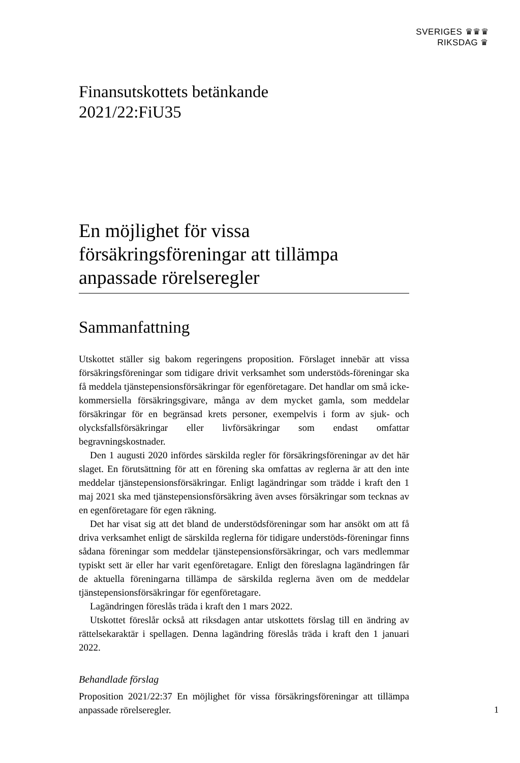SVERIGES ♛♛♛
RIKSDAG ♛
Finansutskottets betänkande
2021/22:FiU35
En möjlighet för vissa försäkringsföreningar att tillämpa anpassade rörelseregler
Sammanfattning
Utskottet ställer sig bakom regeringens proposition. Förslaget innebär att vissa försäkringsföreningar som tidigare drivit verksamhet som understöds-föreningar ska få meddela tjänstepensionsförsäkringar för egenföretagare. Det handlar om små icke-kommersiella försäkringsgivare, många av dem mycket gamla, som meddelar försäkringar för en begränsad krets personer, exempelvis i form av sjuk- och olycksfallsförsäkringar eller livförsäkringar som endast omfattar begravningskostnader.
Den 1 augusti 2020 infördes särskilda regler för försäkringsföreningar av det här slaget. En förutsättning för att en förening ska omfattas av reglerna är att den inte meddelar tjänstepensionsförsäkringar. Enligt lagändringar som trädde i kraft den 1 maj 2021 ska med tjänstepensionsförsäkring även avses försäkringar som tecknas av en egenföretagare för egen räkning.
Det har visat sig att det bland de understödsföreningar som har ansökt om att få driva verksamhet enligt de särskilda reglerna för tidigare understöds-föreningar finns sådana föreningar som meddelar tjänstepensionsförsäkringar, och vars medlemmar typiskt sett är eller har varit egenföretagare. Enligt den föreslagna lagändringen får de aktuella föreningarna tillämpa de särskilda reglerna även om de meddelar tjänstepensionsförsäkringar för egenföretagare.
Lagändringen föreslås träda i kraft den 1 mars 2022.
Utskottet föreslår också att riksdagen antar utskottets förslag till en ändring av rättelsekaraktär i spellagen. Denna lagändring föreslås träda i kraft den 1 januari 2022.
Behandlade förslag
Proposition 2021/22:37 En möjlighet för vissa försäkringsföreningar att tillämpa anpassade rörelseregler.
1